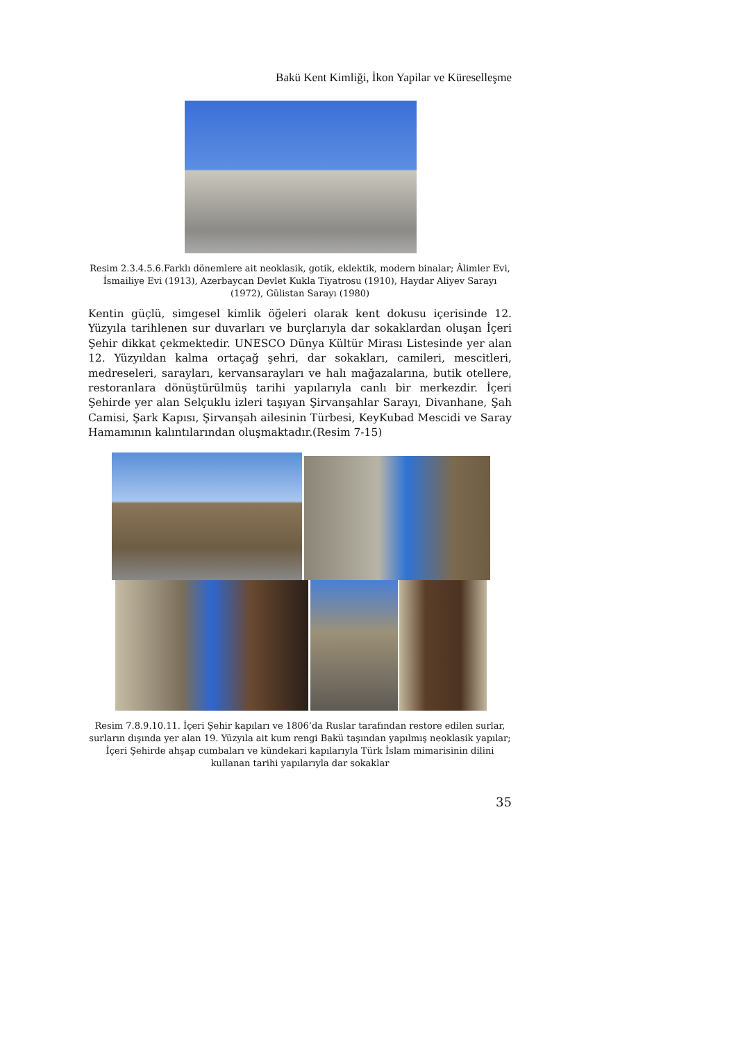Bakü Kent Kimliği, İkon Yapilar ve Küreselleşme
Resim 2.3.4.5.6.Farklı dönemlere ait neoklasik, gotik, eklektik, modern binalar; Âlimler Evi, İsmailiye Evi (1913), Azerbaycan Devlet Kukla Tiyatrosu (1910), Haydar Aliyev Sarayı (1972), Gülistan Sarayı (1980)
Kentin güçlü, simgesel kimlik öğeleri olarak kent dokusu içerisinde 12. Yüzyıla tarihlenen sur duvarları ve burçlarıyla dar sokaklardan oluşan İçeri Şehir dikkat çekmektedir. UNESCO Dünya Kültür Mirası Listesinde yer alan 12. Yüzyıldan kalma ortaçağ şehri, dar sokakları, camileri, mescitleri, medreseleri, sarayları, kervansarayları ve halı mağazalarına, butik otellere, restoranlara dönüştürülmüş tarihi yapılarıyla canlı bir merkezdir. İçeri Şehirde yer alan Selçuklu izleri taşıyan Şirvanşahlar Sarayı, Divanhane, Şah Camisi, Şark Kapısı, Şirvanşah ailesinin Türbesi, KeyKubad Mescidi ve Saray Hamamının kalıntılarından oluşmaktadır.(Resim 7-15)
Resim 7.8.9.10.11. İçeri Şehir kapıları ve 1806’da Ruslar tarafından restore edilen surlar, surların dışında yer alan 19. Yüzyıla ait kum rengi Bakü taşından yapılmış neoklasik yapılar; İçeri Şehirde ahşap cumbaları ve kündekari kapılarıyla Türk İslam mimarisinin dilini kullanan tarihi yapılarıyla dar sokaklar
35